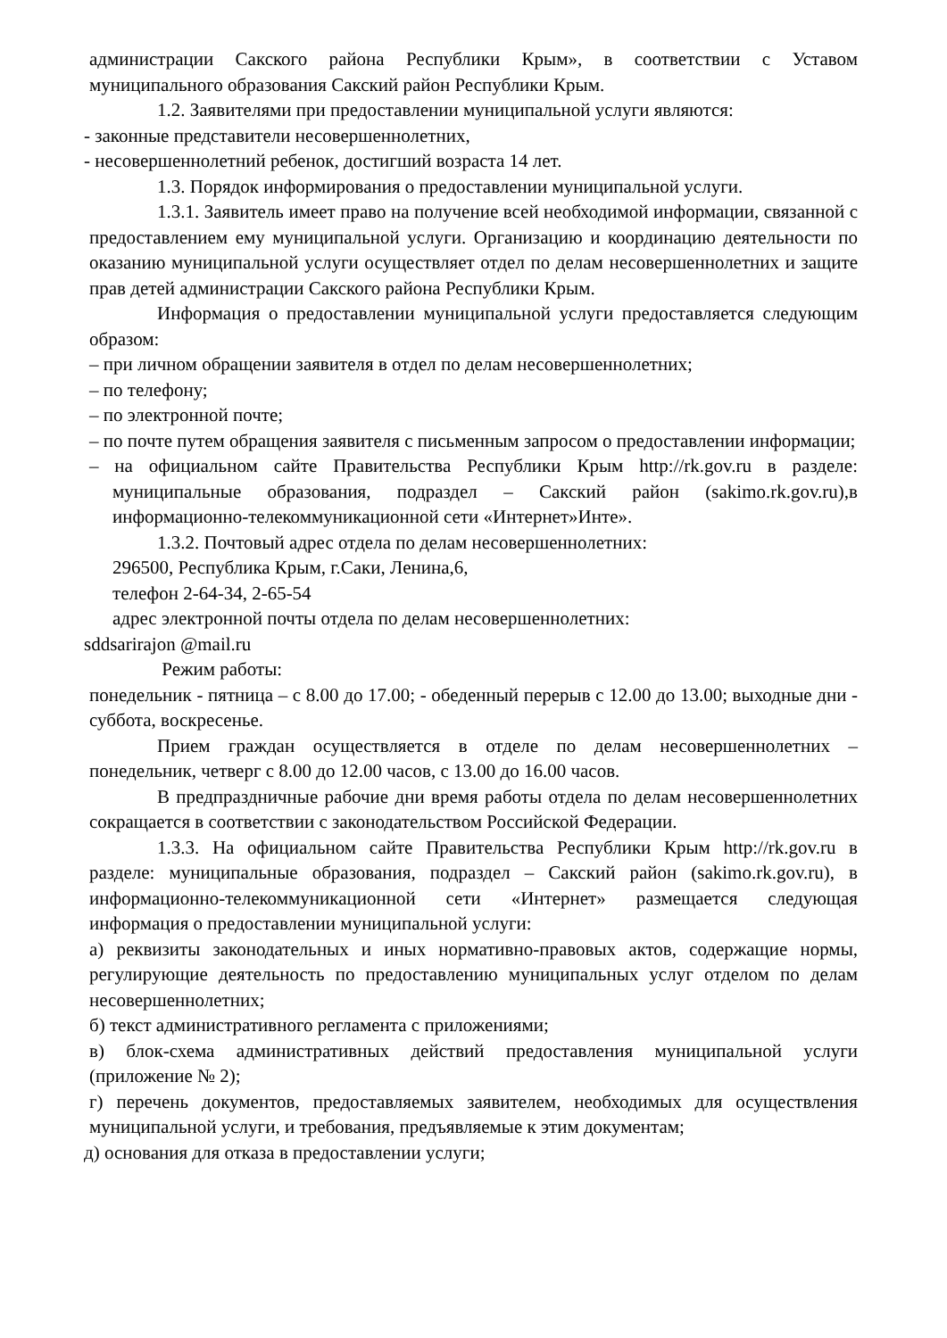администрации Сакского района Республики Крым», в соответствии с Уставом муниципального образования Сакский район Республики Крым.
1.2. Заявителями при предоставлении муниципальной услуги являются:
- законные представители несовершеннолетних,
- несовершеннолетний ребенок, достигший возраста 14 лет.
1.3. Порядок информирования о предоставлении муниципальной услуги.
1.3.1. Заявитель имеет право на получение всей необходимой информации, связанной с предоставлением ему муниципальной услуги. Организацию и координацию деятельности по оказанию муниципальной услуги осуществляет отдел по делам несовершеннолетних и защите прав детей администрации Сакского района Республики Крым.
Информация о предоставлении муниципальной услуги предоставляется следующим образом:
– при личном обращении заявителя в отдел по делам несовершеннолетних;
– по телефону;
– по электронной почте;
– по почте путем обращения заявителя с письменным запросом о предоставлении информации;
– на официальном сайте Правительства Республики Крым http://rk.gov.ru в разделе: муниципальные образования, подраздел – Сакский район (sakimo.rk.gov.ru),в информационно-телекоммуникационной сети «Интернет»Инте».
1.3.2. Почтовый адрес отдела по делам несовершеннолетних:
296500, Республика Крым, г.Саки, Ленина,6,
телефон 2-64-34, 2-65-54
адрес электронной почты отдела по делам несовершеннолетних:
sddsarirajon @mail.ru
Режим работы:
понедельник - пятница – с 8.00 до 17.00; - обеденный перерыв с 12.00 до 13.00; выходные дни - суббота, воскресенье.
Прием граждан осуществляется в отделе по делам несовершеннолетних – понедельник, четверг с 8.00 до 12.00 часов, с 13.00 до 16.00 часов.
В предпраздничные рабочие дни время работы отдела по делам несовершеннолетних сокращается в соответствии с законодательством Российской Федерации.
1.3.3. На официальном сайте Правительства Республики Крым http://rk.gov.ru в разделе: муниципальные образования, подраздел – Сакский район (sakimo.rk.gov.ru), в информационно-телекоммуникационной сети «Интернет» размещается следующая информация о предоставлении муниципальной услуги:
а) реквизиты законодательных и иных нормативно-правовых актов, содержащие нормы, регулирующие деятельность по предоставлению муниципальных услуг отделом по делам несовершеннолетних;
б) текст административного регламента с приложениями;
в) блок-схема административных действий предоставления муниципальной услуги (приложение № 2);
г) перечень документов, предоставляемых заявителем, необходимых для осуществления муниципальной услуги, и требования, предъявляемые к этим документам;
д) основания для отказа в предоставлении услуги;